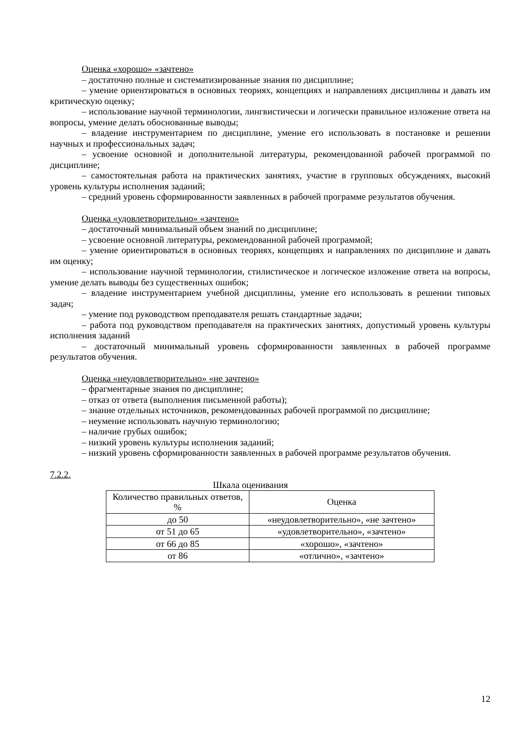Оценка «хорошо» «зачтено»
– достаточно полные и систематизированные знания по дисциплине;
– умение ориентироваться в основных теориях, концепциях и направлениях дисциплины и давать им критическую оценку;
– использование научной терминологии, лингвистически и логически правильное изложение ответа на вопросы, умение делать обоснованные выводы;
– владение инструментарием по дисциплине, умение его использовать в постановке и решении научных и профессиональных задач;
– усвоение основной и дополнительной литературы, рекомендованной рабочей программой по дисциплине;
– самостоятельная работа на практических занятиях, участие в групповых обсуждениях, высокий уровень культуры исполнения заданий;
– средний уровень сформированности заявленных в рабочей программе результатов обучения.
Оценка «удовлетворительно» «зачтено»
– достаточный минимальный объем знаний по дисциплине;
– усвоение основной литературы, рекомендованной рабочей программой;
– умение ориентироваться в основных теориях, концепциях и направлениях по дисциплине и давать им оценку;
– использование научной терминологии, стилистическое и логическое изложение ответа на вопросы, умение делать выводы без существенных ошибок;
– владение инструментарием учебной дисциплины, умение его использовать в решении типовых задач;
– умение под руководством преподавателя решать стандартные задачи;
– работа под руководством преподавателя на практических занятиях, допустимый уровень культуры исполнения заданий
– достаточный минимальный уровень сформированности заявленных в рабочей программе результатов обучения.
Оценка «неудовлетворительно» «не зачтено»
– фрагментарные знания по дисциплине;
– отказ от ответа (выполнения письменной работы);
– знание отдельных источников, рекомендованных рабочей программой по дисциплине;
– неумение использовать научную терминологию;
– наличие грубых ошибок;
– низкий уровень культуры исполнения заданий;
– низкий уровень сформированности заявленных в рабочей программе результатов обучения.
7.2.2.
Шкала оценивания
| Количество правильных ответов, % | Оценка |
| --- | --- |
| до 50 | «неудовлетворительно», «не зачтено» |
| от 51 до 65 | «удовлетворительно», «зачтено» |
| от 66 до 85 | «хорошо», «зачтено» |
| от 86 | «отлично», «зачтено» |
12